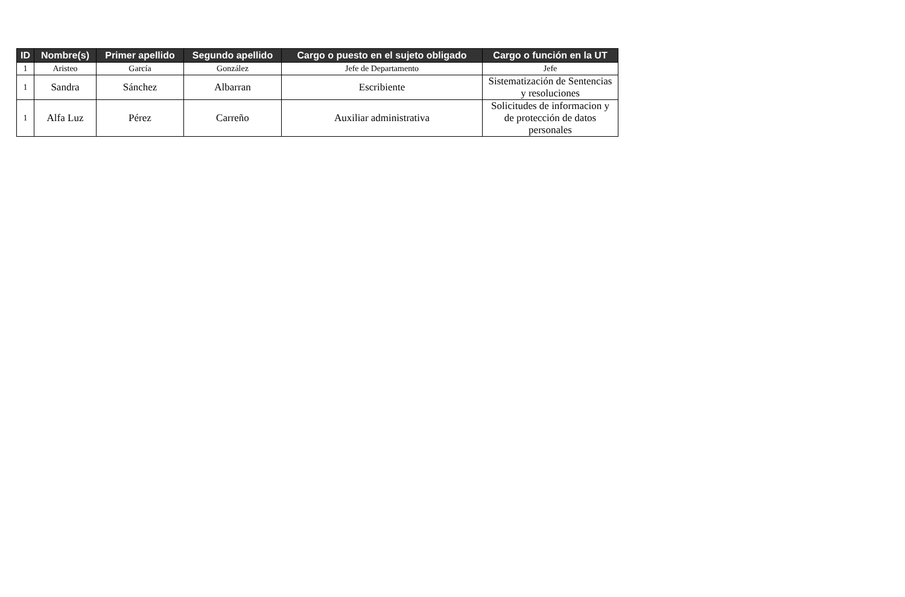| ID | Nombre(s) | Primer apellido | Segundo apellido | Cargo o puesto en el sujeto obligado | Cargo o función en la UT |
| --- | --- | --- | --- | --- | --- |
| 1 | Aristeo | García | González | Jefe de Departamento | Jefe |
| 1 | Sandra | Sánchez | Albarran | Escribiente | Sistematización de Sentencias y resoluciones |
| 1 | Alfa Luz | Pérez | Carreño | Auxiliar administrativa | Solicitudes de informacion y de protección de datos personales |